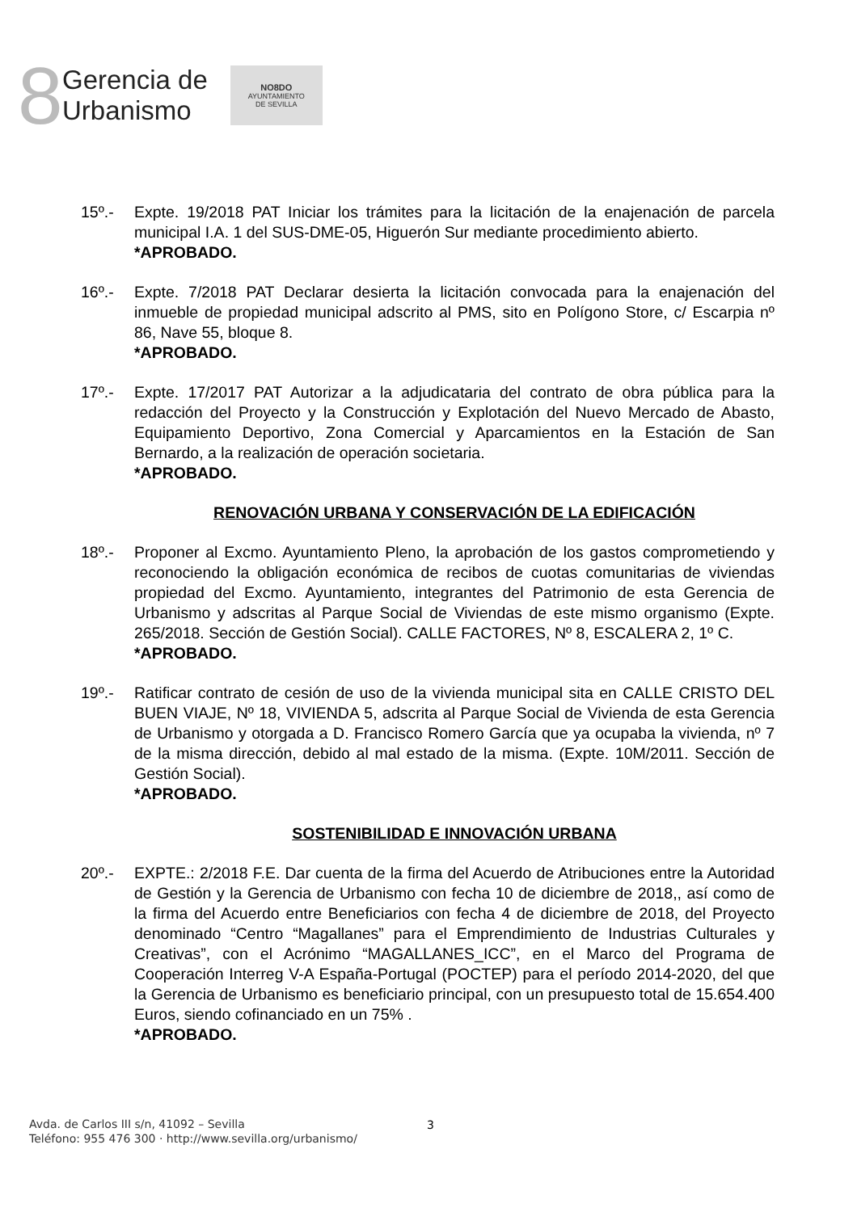8
Gerencia de
Urbanismo
NO8DO
AYUNTAMIENTO
DE SEVILLA
15º.- Expte. 19/2018 PAT Iniciar los trámites para la licitación de la enajenación de parcela municipal I.A. 1 del SUS-DME-05, Higuerón Sur mediante procedimiento abierto.
*APROBADO.
16º.- Expte. 7/2018 PAT Declarar desierta la licitación convocada para la enajenación del inmueble de propiedad municipal adscrito al PMS, sito en Polígono Store, c/ Escarpia nº 86, Nave 55, bloque 8.
*APROBADO.
17º.- Expte. 17/2017 PAT Autorizar a la adjudicataria del contrato de obra pública para la redacción del Proyecto y la Construcción y Explotación del Nuevo Mercado de Abasto, Equipamiento Deportivo, Zona Comercial y Aparcamientos en la Estación de San Bernardo, a la realización de operación societaria.
*APROBADO.
RENOVACIÓN URBANA Y CONSERVACIÓN DE LA EDIFICACIÓN
18º.- Proponer al Excmo. Ayuntamiento Pleno, la aprobación de los gastos comprometiendo y reconociendo la obligación económica de recibos de cuotas comunitarias de viviendas propiedad del Excmo. Ayuntamiento, integrantes del Patrimonio de esta Gerencia de Urbanismo y adscritas al Parque Social de Viviendas de este mismo organismo (Expte. 265/2018. Sección de Gestión Social). CALLE FACTORES, Nº 8, ESCALERA 2, 1º C.
*APROBADO.
19º.- Ratificar contrato de cesión de uso de la vivienda municipal sita en CALLE CRISTO DEL BUEN VIAJE, Nº 18, VIVIENDA 5, adscrita al Parque Social de Vivienda de esta Gerencia de Urbanismo y otorgada a D. Francisco Romero García que ya ocupaba la vivienda, nº 7 de la misma dirección, debido al mal estado de la misma. (Expte. 10M/2011. Sección de Gestión Social).
*APROBADO.
SOSTENIBILIDAD E INNOVACIÓN URBANA
20º.- EXPTE.: 2/2018 F.E. Dar cuenta de la firma del Acuerdo de Atribuciones entre la Autoridad de Gestión y la Gerencia de Urbanismo con fecha 10 de diciembre de 2018,, así como de la firma del Acuerdo entre Beneficiarios con fecha 4 de diciembre de 2018, del Proyecto denominado “Centro “Magallanes” para el Emprendimiento de Industrias Culturales y Creativas”, con el Acrónimo “MAGALLANES_ICC”, en el Marco del Programa de Cooperación Interreg V-A España-Portugal (POCTEP) para el período 2014-2020, del que la Gerencia de Urbanismo es beneficiario principal, con un presupuesto total de 15.654.400 Euros, siendo cofinanciado en un 75% .
*APROBADO.
Avda. de Carlos III s/n, 41092 – Sevilla
Teléfono: 955 476 300 · http://www.sevilla.org/urbanismo/
3